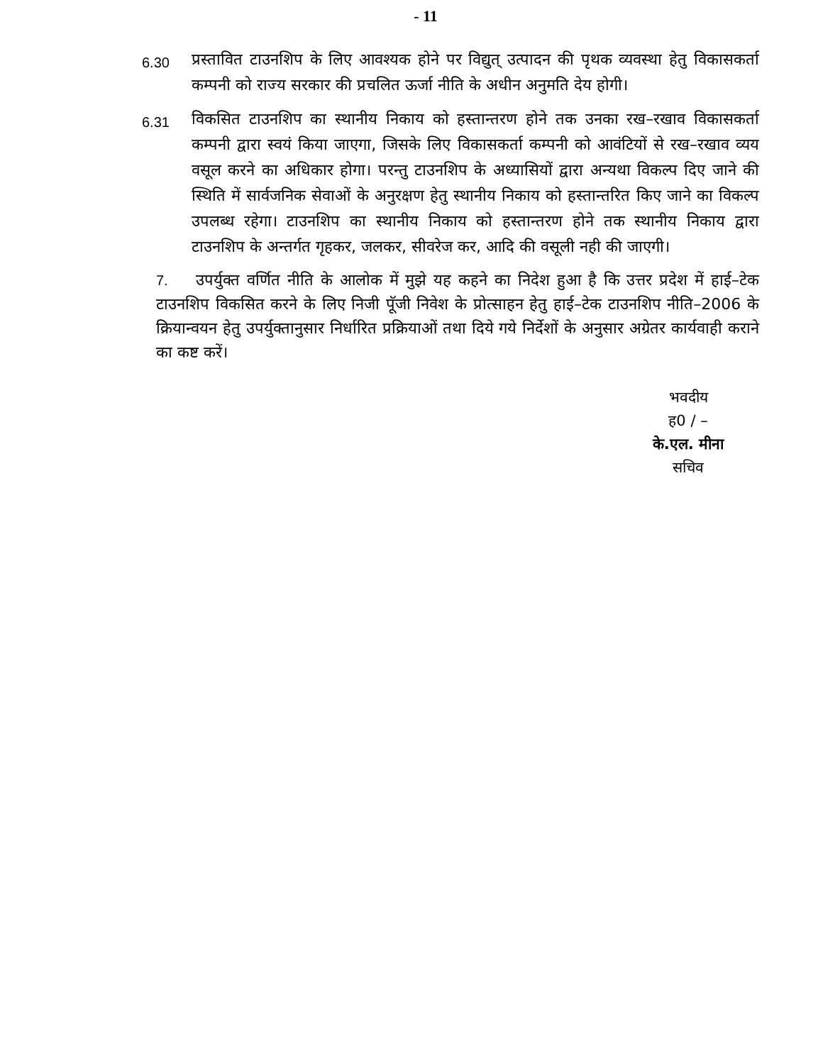- 11
6.30 प्रस्तावित टाउनशिप के लिए आवश्यक होने पर विद्युत् उत्पादन की पृथक व्यवस्था हेतु विकासकर्ता कम्पनी को राज्य सरकार की प्रचलित ऊर्जा नीति के अधीन अनुमति देय होगी।
6.31 विकसित टाउनशिप का स्थानीय निकाय को हस्तान्तरण होने तक उनका रख–रखाव विकासकर्ता कम्पनी द्वारा स्वयं किया जाएगा, जिसके लिए विकासकर्ता कम्पनी को आवंटियों से रख–रखाव व्यय वसूल करने का अधिकार होगा। परन्तु टाउनशिप के अध्यासियों द्वारा अन्यथा विकल्प दिए जाने की स्थिति में सार्वजनिक सेवाओं के अनुरक्षण हेतु स्थानीय निकाय को हस्तान्तरित किए जाने का विकल्प उपलब्ध रहेगा। टाउनशिप का स्थानीय निकाय को हस्तान्तरण होने तक स्थानीय निकाय द्वारा टाउनशिप के अन्तर्गत गृहकर, जलकर, सीवरेज कर, आदि की वसूली नही की जाएगी।
7. उपर्युक्त वर्णित नीति के आलोक में मुझे यह कहने का निदेश हुआ है कि उत्तर प्रदेश में हाई–टेक टाउनशिप विकसित करने के लिए निजी पूॅजी निवेश के प्रोत्साहन हेतु हाई–टेक टाउनशिप नीति–2006 के क्रियान्वयन हेतु उपर्युक्तानुसार निर्धारित प्रक्रियाओं तथा दिये गये निर्देशों के अनुसार अग्रेतर कार्यवाही कराने का कष्ट करें।
भवदीय
ह0 / –
के.एल. मीना
सचिव